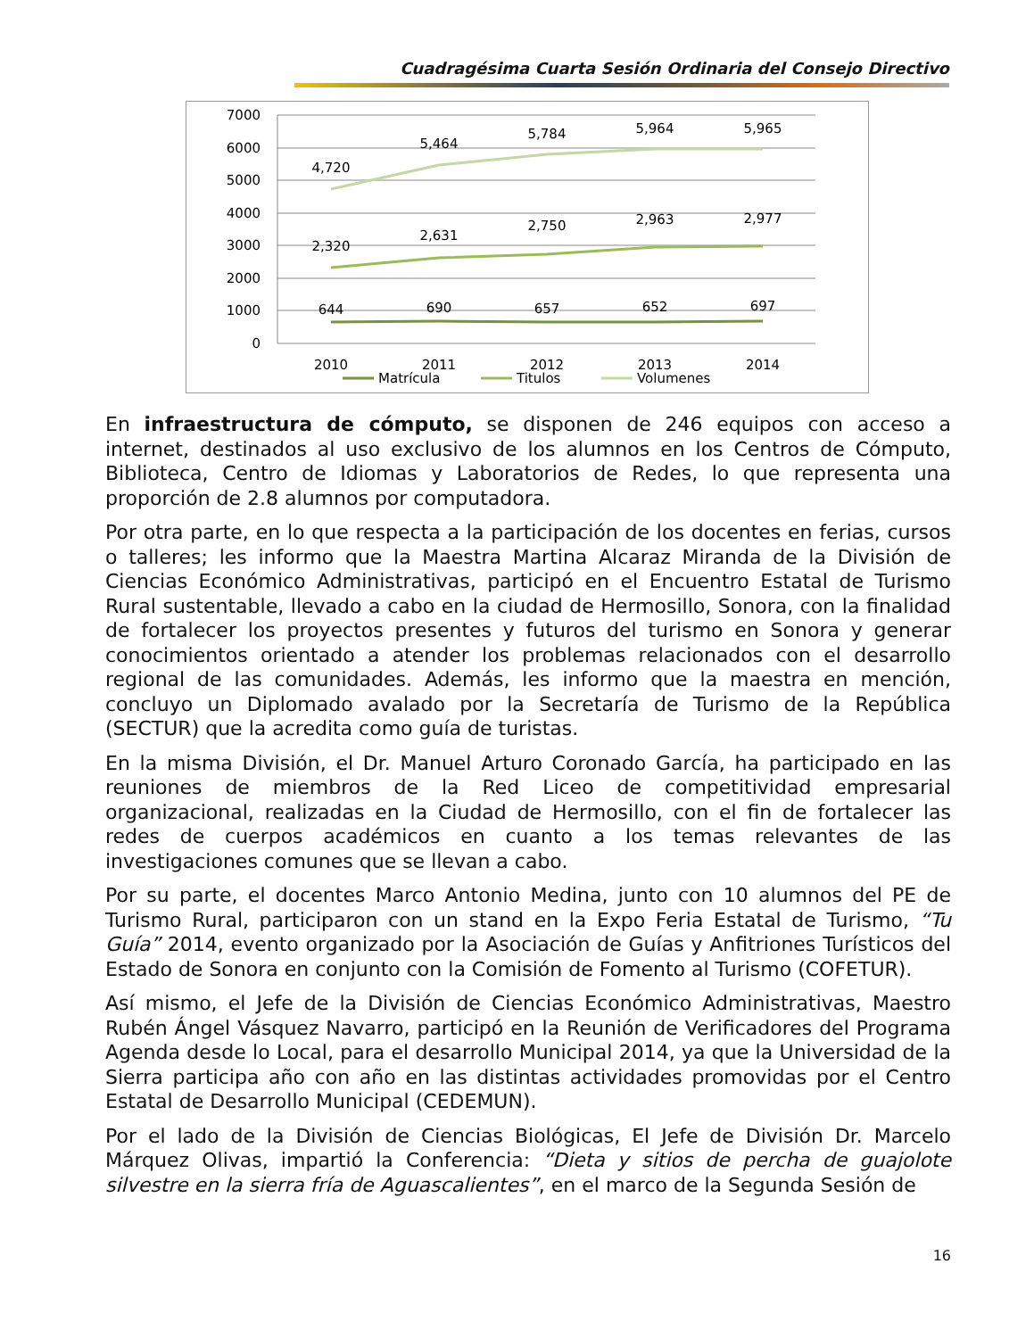Cuadragésima Cuarta Sesión Ordinaria del Consejo Directivo
7000
6000
5000
4000
3000
2000
1000
0
2010
2011
2012
2013
2014
4,720
5,464
5,784
5,964
5,965
2,320
2,631
2,750
2,963
2,977
644
690
657
652
697
Matrícula
Titulos
Volumenes
En infraestructura de cómputo, se disponen de 246 equipos con acceso a internet, destinados al uso exclusivo de los alumnos en los Centros de Cómputo, Biblioteca, Centro de Idiomas y Laboratorios de Redes, lo que representa una proporción de 2.8 alumnos por computadora.
Por otra parte, en lo que respecta a la participación de los docentes en ferias, cursos o talleres; les informo que la Maestra Martina Alcaraz Miranda de la División de Ciencias Económico Administrativas, participó en el Encuentro Estatal de Turismo Rural sustentable, llevado a cabo en la ciudad de Hermosillo, Sonora, con la finalidad de fortalecer los proyectos presentes y futuros del turismo en Sonora y generar conocimientos orientado a atender los problemas relacionados con el desarrollo regional de las comunidades. Además, les informo que la maestra en mención, concluyo un Diplomado avalado por la Secretaría de Turismo de la República (SECTUR) que la acredita como guía de turistas.
En la misma División, el Dr. Manuel Arturo Coronado García, ha participado en las reuniones de miembros de la Red Liceo de competitividad empresarial organizacional, realizadas en la Ciudad de Hermosillo, con el fin de fortalecer las redes de cuerpos académicos en cuanto a los temas relevantes de las investigaciones comunes que se llevan a cabo.
Por su parte, el docentes Marco Antonio Medina, junto con 10 alumnos del PE de Turismo Rural, participaron con un stand en la Expo Feria Estatal de Turismo, “Tu Guía” 2014, evento organizado por la Asociación de Guías y Anfitriones Turísticos del Estado de Sonora en conjunto con la Comisión de Fomento al Turismo (COFETUR).
Así mismo, el Jefe de la División de Ciencias Económico Administrativas, Maestro Rubén Ángel Vásquez Navarro, participó en la Reunión de Verificadores del Programa Agenda desde lo Local, para el desarrollo Municipal 2014, ya que la Universidad de la Sierra participa año con año en las distintas actividades promovidas por el Centro Estatal de Desarrollo Municipal (CEDEMUN).
Por el lado de la División de Ciencias Biológicas, El Jefe de División Dr. Marcelo Márquez Olivas, impartió la Conferencia: “Dieta y sitios de percha de guajolote silvestre en la sierra fría de Aguascalientes”, en el marco de la Segunda Sesión de
16